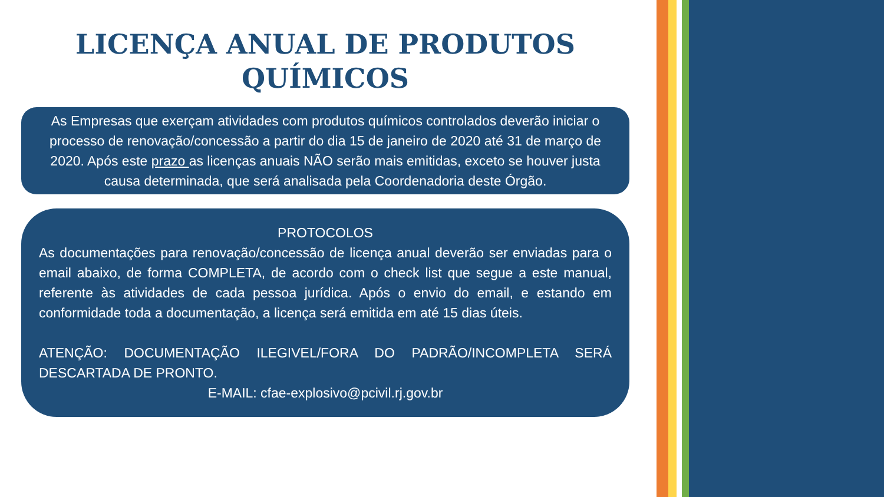LICENÇA ANUAL DE PRODUTOS QUÍMICOS
As Empresas que exerçam atividades com produtos químicos controlados deverão iniciar o processo de renovação/concessão a partir do dia 15 de janeiro de 2020 até 31 de março de 2020. Após este prazo as licenças anuais NÃO serão mais emitidas, exceto se houver justa causa determinada, que será analisada pela Coordenadoria deste Órgão.
PROTOCOLOS
As documentações para renovação/concessão de licença anual deverão ser enviadas para o email abaixo, de forma COMPLETA, de acordo com o check list que segue a este manual, referente às atividades de cada pessoa jurídica. Após o envio do email, e estando em conformidade toda a documentação, a licença será emitida em até 15 dias úteis.
ATENÇÃO: DOCUMENTAÇÃO ILEGIVEL/FORA DO PADRÃO/INCOMPLETA SERÁ DESCARTADA DE PRONTO.
E-MAIL: cfae-explosivo@pcivil.rj.gov.br